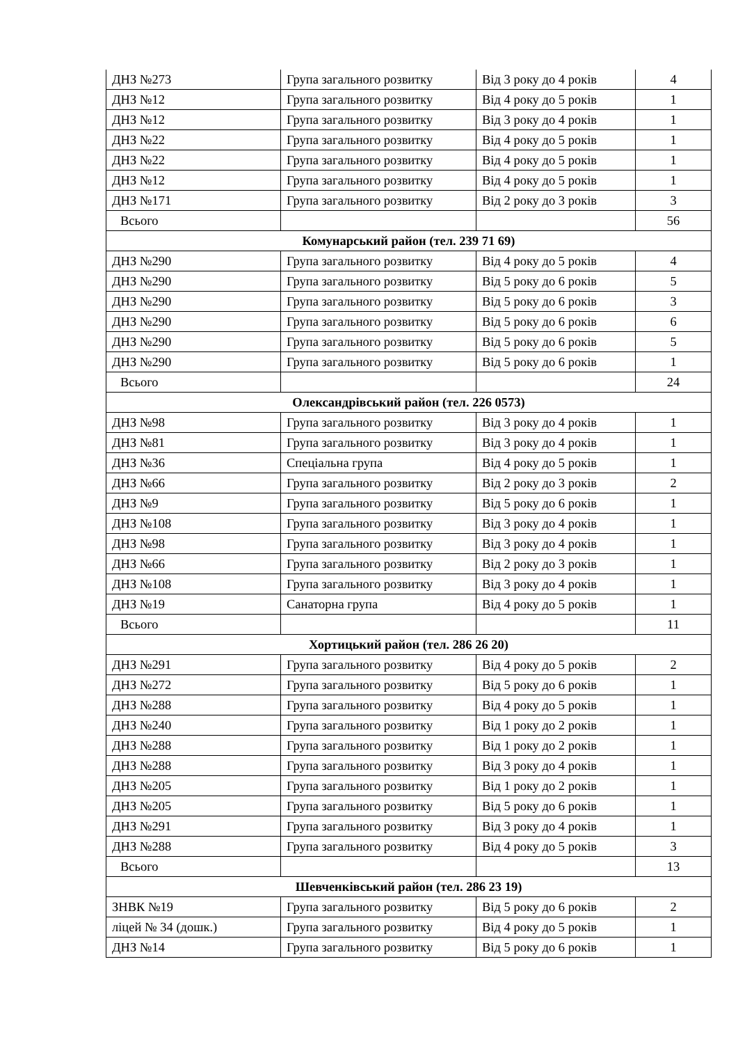| ДНЗ №273 | Група загального розвитку | Від 3 року до 4 років | 4 |
| ДНЗ №12 | Група загального розвитку | Від 4 року до 5 років | 1 |
| ДНЗ №12 | Група загального розвитку | Від 3 року до 4 років | 1 |
| ДНЗ №22 | Група загального розвитку | Від 4 року до 5 років | 1 |
| ДНЗ №22 | Група загального розвитку | Від 4 року до 5 років | 1 |
| ДНЗ №12 | Група загального розвитку | Від 4 року до 5 років | 1 |
| ДНЗ №171 | Група загального розвитку | Від 2 року до 3 років | 3 |
| Всього | | | 56 |
| Комунарський район (тел. 239 71 69) | | | |
| ДНЗ №290 | Група загального розвитку | Від 4 року до 5 років | 4 |
| ДНЗ №290 | Група загального розвитку | Від 5 року до 6 років | 5 |
| ДНЗ №290 | Група загального розвитку | Від 5 року до 6 років | 3 |
| ДНЗ №290 | Група загального розвитку | Від 5 року до 6 років | 6 |
| ДНЗ №290 | Група загального розвитку | Від 5 року до 6 років | 5 |
| ДНЗ №290 | Група загального розвитку | Від 5 року до 6 років | 1 |
| Всього | | | 24 |
| Олександрівський район (тел. 226 0573) | | | |
| ДНЗ №98 | Група загального розвитку | Від 3 року до 4 років | 1 |
| ДНЗ №81 | Група загального розвитку | Від 3 року до 4 років | 1 |
| ДНЗ №36 | Спеціальна група | Від 4 року до 5 років | 1 |
| ДНЗ №66 | Група загального розвитку | Від 2 року до 3 років | 2 |
| ДНЗ №9 | Група загального розвитку | Від 5 року до 6 років | 1 |
| ДНЗ №108 | Група загального розвитку | Від 3 року до 4 років | 1 |
| ДНЗ №98 | Група загального розвитку | Від 3 року до 4 років | 1 |
| ДНЗ №66 | Група загального розвитку | Від 2 року до 3 років | 1 |
| ДНЗ №108 | Група загального розвитку | Від 3 року до 4 років | 1 |
| ДНЗ №19 | Санаторна група | Від 4 року до 5 років | 1 |
| Всього | | | 11 |
| Хортицький район (тел. 286 26 20) | | | |
| ДНЗ №291 | Група загального розвитку | Від 4 року до 5 років | 2 |
| ДНЗ №272 | Група загального розвитку | Від 5 року до 6 років | 1 |
| ДНЗ №288 | Група загального розвитку | Від 4 року до 5 років | 1 |
| ДНЗ №240 | Група загального розвитку | Від 1 року до 2 років | 1 |
| ДНЗ №288 | Група загального розвитку | Від 1 року до 2 років | 1 |
| ДНЗ №288 | Група загального розвитку | Від 3 року до 4 років | 1 |
| ДНЗ №205 | Група загального розвитку | Від 1 року до 2 років | 1 |
| ДНЗ №205 | Група загального розвитку | Від 5 року до 6 років | 1 |
| ДНЗ №291 | Група загального розвитку | Від 3 року до 4 років | 1 |
| ДНЗ №288 | Група загального розвитку | Від 4 року до 5 років | 3 |
| Всього | | | 13 |
| Шевченківський район (тел. 286 23 19) | | | |
| ЗНВК №19 | Група загального розвитку | Від 5 року до 6 років | 2 |
| ліцей № 34 (дошк.) | Група загального розвитку | Від 4 року до 5 років | 1 |
| ДНЗ №14 | Група загального розвитку | Від 5 року до 6 років | 1 |